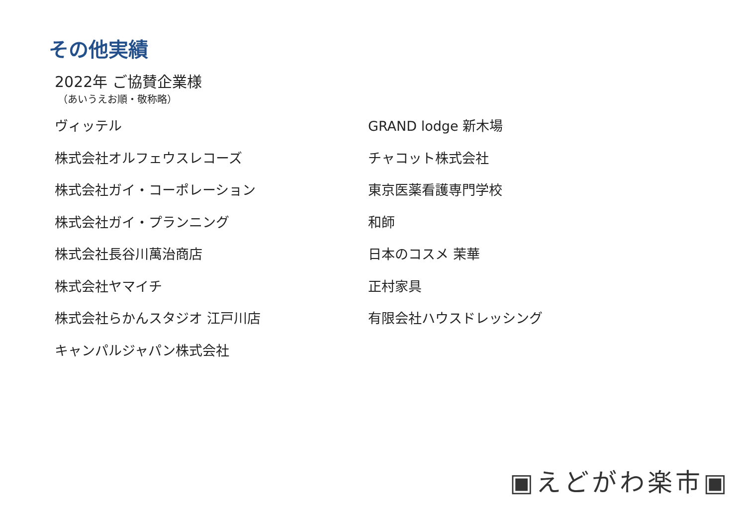その他実績
2022年 ご協賛企業様
（あいうえお順・敬称略）
ヴィッテル
株式会社オルフェウスレコーズ
株式会社ガイ・コーポレーション
株式会社ガイ・プランニング
株式会社長谷川萬治商店
株式会社ヤマイチ
株式会社らかんスタジオ 江戸川店
キャンパルジャパン株式会社
GRAND lodge 新木場
チャコット株式会社
東京医薬看護専門学校
和師
日本のコスメ 茉華
正村家具
有限会社ハウスドレッシング
▣えどがわ楽市▣